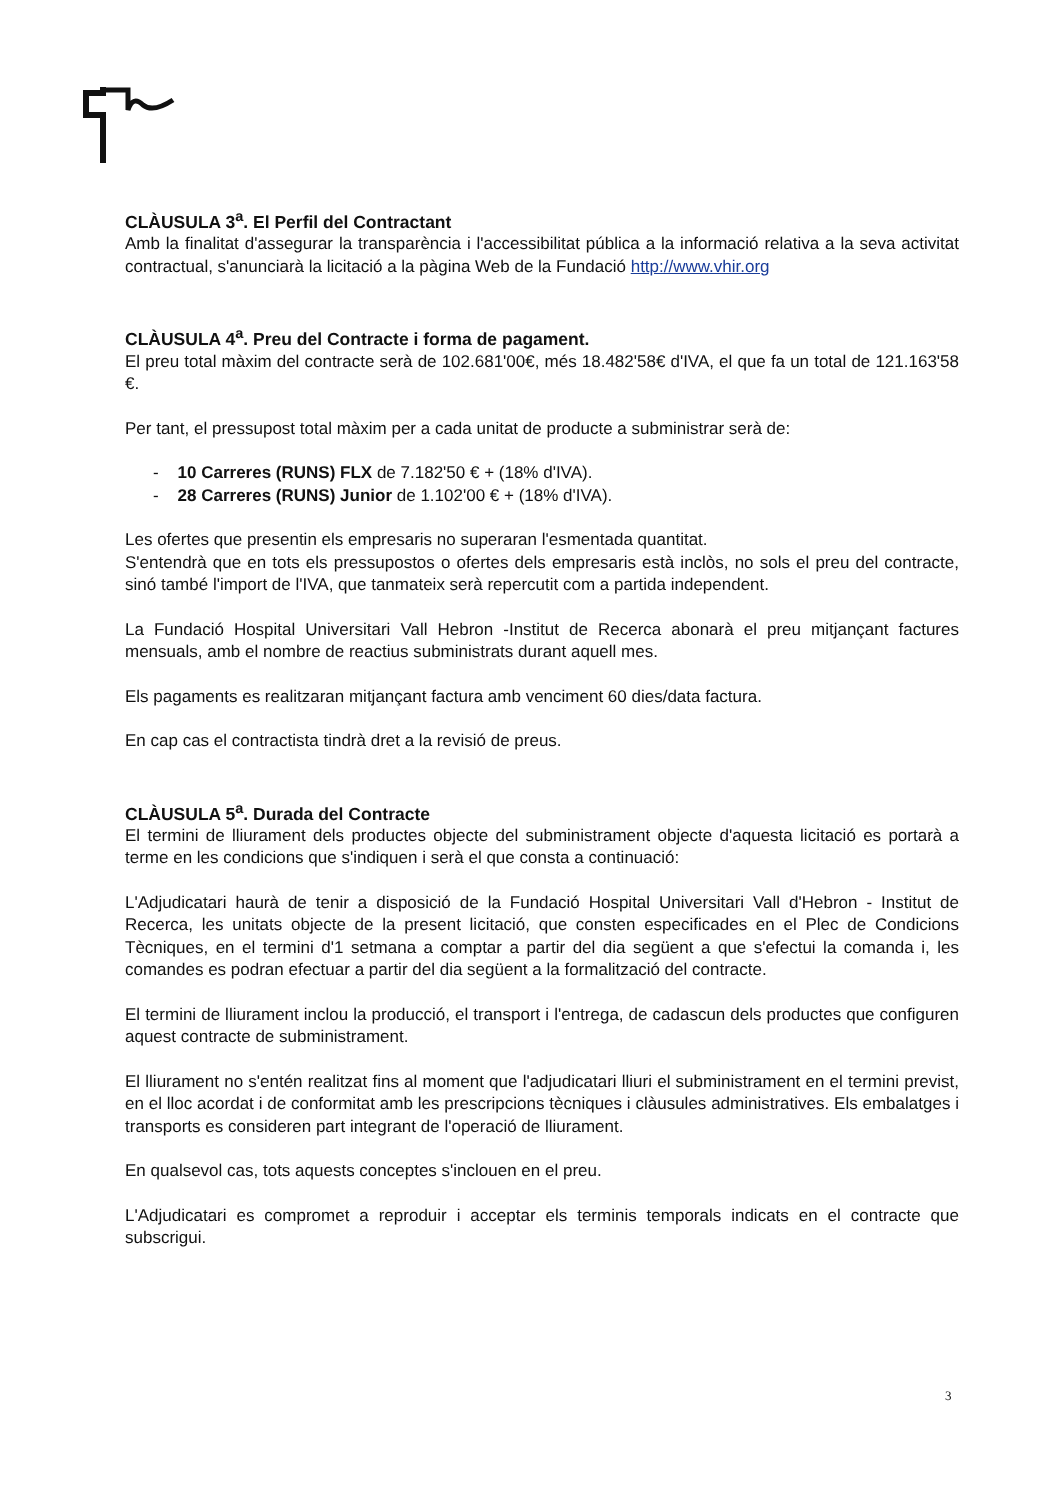CLÀUSULA 3<sup>a</sup>. El Perfil del Contractant
Amb la finalitat d'assegurar la transparència i l'accessibilitat pública a la informació relativa a la seva activitat contractual, s'anunciarà la licitació a la pàgina Web de la Fundació http://www.vhir.org
CLÀUSULA 4<sup>a</sup>. Preu del Contracte i forma de pagament.
El preu total màxim del contracte serà de 102.681'00€, més 18.482'58€ d'IVA, el que fa un total de 121.163'58 €.
Per tant, el pressupost total màxim per a cada unitat de producte a subministrar serà de:
- 10 Carreres (RUNS) FLX de 7.182'50 € + (18% d'IVA).
- 28 Carreres (RUNS) Junior de 1.102'00 € + (18% d'IVA).
Les ofertes que presentin els empresaris no superaran l'esmentada quantitat.
S'entendrà que en tots els pressupostos o ofertes dels empresaris està inclòs, no sols el preu del contracte, sinó també l'import de l'IVA, que tanmateix serà repercutit com a partida independent.
La Fundació Hospital Universitari Vall Hebron -Institut de Recerca abonarà el preu mitjançant factures mensuals, amb el nombre de reactius subministrats durant aquell mes.
Els pagaments es realitzaran mitjançant factura amb venciment 60 dies/data factura.
En cap cas el contractista tindrà dret a la revisió de preus.
CLÀUSULA 5<sup>a</sup>. Durada del Contracte
El termini de lliurament dels productes objecte del subministrament objecte d'aquesta licitació es portarà a terme en les condicions que s'indiquen i serà el que consta a continuació:
L'Adjudicatari haurà de tenir a disposició de la Fundació Hospital Universitari Vall d'Hebron - Institut de Recerca, les unitats objecte de la present licitació, que consten especificades en el Plec de Condicions Tècniques, en el termini d'1 setmana a comptar a partir del dia següent a que s'efectui la comanda i, les comandes es podran efectuar a partir del dia següent a la formalització del contracte.
El termini de lliurament inclou la producció, el transport i l'entrega, de cadascun dels productes que configuren aquest contracte de subministrament.
El lliurament no s'entén realitzat fins al moment que l'adjudicatari lliuri el subministrament en el termini previst, en el lloc acordat i de conformitat amb les prescripcions tècniques i clàusules administratives. Els embalatges i transports es consideren part integrant de l'operació de lliurament.
En qualsevol cas, tots aquests conceptes s'inclouen en el preu.
L'Adjudicatari es compromet a reproduir i acceptar els terminis temporals indicats en el contracte que subscrigui.
3